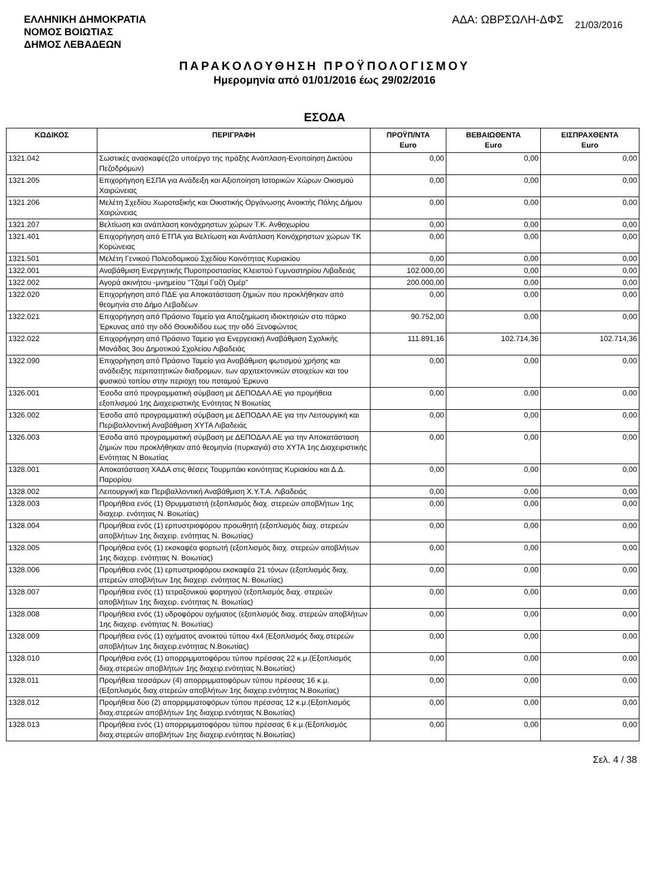ΕΛΛΗΝΙΚΗ ΔΗΜΟΚΡΑΤΙΑ
ΝΟΜΟΣ ΒΟΙΩΤΙΑΣ
ΔΗΜΟΣ ΛΕΒΑΔΕΩΝ
ΑΔΑ: ΩΒΡΣΩΛΗ-ΔΦΣ 21/03/2016
ΠΑΡΑΚΟΛΟΥΘΗΣΗ ΠΡΟΫΠΟΛΟΓΙΣΜΟΥ
Ημερομηνία από 01/01/2016 έως 29/02/2016
ΕΣΟΔΑ
| ΚΩΔΙΚΟΣ | ΠΕΡΙΓΡΑΦΗ | ΠΡΟΫΠ/ΝΤΑ Euro | ΒΕΒΑΙΩΘΕΝΤΑ Euro | ΕΙΣΠΡΑΧΘΕΝΤΑ Euro |
| --- | --- | --- | --- | --- |
| 1321.042 | Σωστικές ανασκαφές(2ο υποέργο της πράξης Ανάπλαση-Ενοποίηση Δικτύου Πεζοδρόμων) | 0,00 | 0,00 | 0,00 |
| 1321.205 | Επιχορήγηση ΕΣΠΑ για Ανάδειξη και Αξιοποίηση Ιστορικών Χώρων Οικισμού Χαιρώνειας | 0,00 | 0,00 | 0,00 |
| 1321.206 | Μελέτη Σχεδίου Χωροταξικής και Οικιστικής Οργάνωσης Ανοικτής Πόλης Δήμου Χαιρώνειας | 0,00 | 0,00 | 0,00 |
| 1321.207 | Βελτίωση και ανάπλαση κοινόχρηστων χώρων Τ.Κ. Ανθοχωρίου | 0,00 | 0,00 | 0,00 |
| 1321.401 | Επιχορήγηση από ΕΤΠΑ για Βελτίωση και Ανάπλαση Κοινόχρηστων χώρων ΤΚ Κορώνειας | 0,00 | 0,00 | 0,00 |
| 1321.501 | Μελέτη Γενικού Πολεοδομικού Σχεδίου Κοινότητας Κυριακίου | 0,00 | 0,00 | 0,00 |
| 1322.001 | Αναβάθμιση Ενεργητικής Πυροπροστασίας Κλειστού Γυμναστηρίου Λιβαδειάς | 102.000,00 | 0,00 | 0,00 |
| 1322.002 | Αγορά ακινήτου -μνημείου "Τζαμί Γαζή Ομέρ" | 200.000,00 | 0,00 | 0,00 |
| 1322.020 | Επιχορήγηση από ΠΔΕ για Αποκατάσταση ζημιών που προκλήθηκαν από θεομηνία στο Δήμο Λεβαδέων | 0,00 | 0,00 | 0,00 |
| 1322.021 | Επιχορήγηση από Πράσινο Ταμείο για Αποζημίωση ιδιοκτησιών στο πάρκο Έρκυνας από την οδό Θουκιδίδου εως την οδό Ξενοφώντος | 90.752,00 | 0,00 | 0,00 |
| 1322.022 | Επιχορήγηση από Πράσινο Ταμειο για Ενεργειακή Αναβάθμιση Σχολικής Μονάδας 3ου Δημοτικού Σχολείου Λιβαδειάς | 111.891,16 | 102.714,36 | 102.714,36 |
| 1322.090 | Επιχορήγηση από Πράσινο Ταμείο για Αναβάθμιση φωτισμού χρήσης και ανάδειξης περιπατητικών διαδρομων, των αρχιτεκτονικών στοιχείων και του φυσικού τοπίου στην περιοχη του ποταμού Έρκυνα | 0,00 | 0,00 | 0,00 |
| 1326.001 | Έσοδα από προγραμματική σύμβαση με ΔΕΠΟΔΑΛ ΑΕ για προμήθεια εξοπλισμού 1ης Διαχειριστικής Ενότητας Ν Βοιωτίας | 0,00 | 0,00 | 0,00 |
| 1326.002 | Έσοδα από προγραμματική σύμβαση με ΔΕΠΟΔΑΛ ΑΕ για την Λειτουργική και Περιβαλλοντική Αναβάθμιση ΧΥΤΑ Λιβαδειάς | 0,00 | 0,00 | 0,00 |
| 1326.003 | Έσοδα από προγραμματική σύμβαση με ΔΕΠΟΔΑΛ ΑΕ για την Αποκατάσταση ζημιών που προκλήθηκαν από θεομηνία (πυρκαγιά) στο ΧΥΤΑ 1ης Διαχειριστικής Ενότητας Ν Βοιωτίας | 0,00 | 0,00 | 0,00 |
| 1328.001 | Αποκατάσταση ΧΑΔΑ στις θέσεις Τουρμπάκι κοινότητας Κυριακίου και Δ.Δ. Παρορίου | 0,00 | 0,00 | 0,00 |
| 1328.002 | Λειτουργική και Περιβαλλοντική Αναβάθμιση Χ.Υ.Τ.Α. Λιβαδειάς | 0,00 | 0,00 | 0,00 |
| 1328.003 | Προμήθεια ενός (1) Θρυμματιστή (εξοπλισμός διαχ. στερεών αποβλήτων 1ης διαχειρ. ενότητας Ν. Βοιωτίας) | 0,00 | 0,00 | 0,00 |
| 1328.004 | Προμήθεια ενός (1) ερπυστριοφόρου προωθητή (εξοπλισμός διαχ. στερεών αποβλήτων 1ης διαχειρ. ενότητας Ν. Βοιωτίας) | 0,00 | 0,00 | 0,00 |
| 1328.005 | Προμήθεια ενός (1) εκσκαφέα φορτωτή (εξοπλισμός διαχ. στερεών αποβλήτων 1ης διαχειρ. ενότητας Ν. Βοιωτίας) | 0,00 | 0,00 | 0,00 |
| 1328.006 | Προμήθεια ενός (1) ερπυστριοφόρου εκσκαφέα 21 τόνων (εξοπλισμός διαχ. στερεών αποβλήτων 1ης διαχειρ. ενότητας Ν. Βοιωτίας) | 0,00 | 0,00 | 0,00 |
| 1328.007 | Προμήθεια ενός (1) τετραξονικού φορτηγού (εξοπλισμός διαχ. στερεών αποβλήτων 1ης διαχειρ. ενότητας Ν. Βοιωτίας) | 0,00 | 0,00 | 0,00 |
| 1328.008 | Προμήθεια ενός (1) υδροφόρου οχήματος (εξοπλισμός διαχ. στερεών αποβλήτων 1ης διαχειρ. ενότητας Ν. Βοιωτίας) | 0,00 | 0,00 | 0,00 |
| 1328.009 | Προμήθεια ενός (1) οχήματος ανοικτού τύπου 4x4 (Εξοπλισμός διαχ.στερεών αποβλήτων 1ης διαχειρ.ενότητας Ν.Βοιωτίας) | 0,00 | 0,00 | 0,00 |
| 1328.010 | Προμήθεια ενός (1) απορριμματοφόρου τύπου πρέσσας 22 κ.μ.(Εξοπλισμός διαχ.στερεών αποβλήτων 1ης διαχειρ.ενότητας Ν.Βοιωτίας) | 0,00 | 0,00 | 0,00 |
| 1328.011 | Προμήθεια τεσσάρων (4) απορριμματοφόρων τύπου πρέσσας 16 κ.μ. (Εξοπλισμός διαχ.στερεών αποβλήτων 1ης διαχειρ.ενότητας Ν.Βοιωτίας) | 0,00 | 0,00 | 0,00 |
| 1328.012 | Προμήθεια δύο (2) απορριμματοφόρων τύπου πρέσσας 12 κ.μ.(Εξοπλισμός διαχ.στερεών αποβλήτων 1ης διαχειρ.ενότητας Ν.Βοιωτίας) | 0,00 | 0,00 | 0,00 |
| 1328.013 | Προμήθεια ενός (1) απορριμματοφόρου τύπου πρέσσας 6 κ.μ.(Εξοπλισμός διαχ.στερεών αποβλήτων 1ης διαχειρ.ενότητας Ν.Βοιωτίας) | 0,00 | 0,00 | 0,00 |
Σελ. 4 / 38